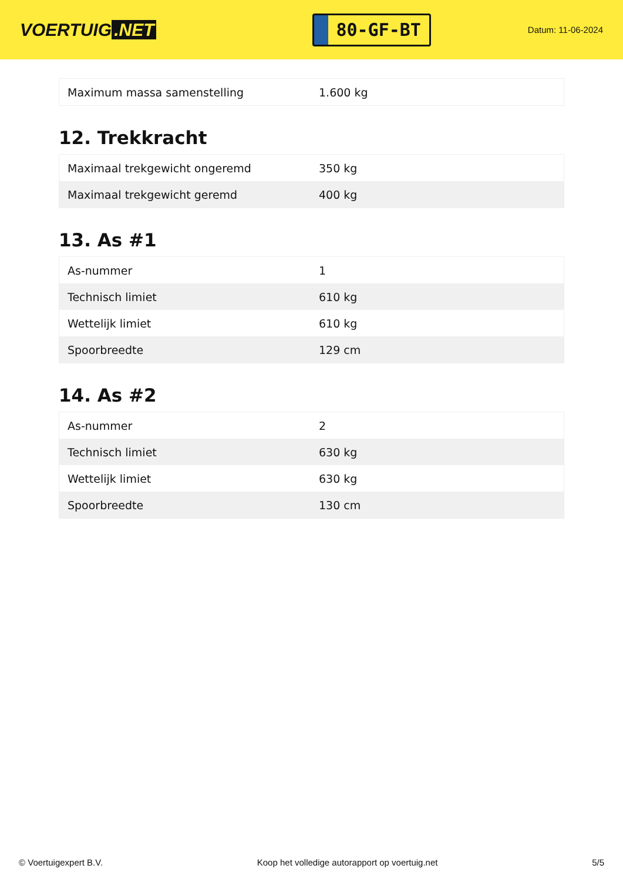VOERTUIG.NET
80-GF-BT
Datum: 11-06-2024
| Maximum massa samenstelling | 1.600 kg |
12. Trekkracht
| Maximaal trekgewicht ongeremd | 350 kg |
| Maximaal trekgewicht geremd | 400 kg |
13. As #1
| As-nummer | 1 |
| Technisch limiet | 610 kg |
| Wettelijk limiet | 610 kg |
| Spoorbreedte | 129 cm |
14. As #2
| As-nummer | 2 |
| Technisch limiet | 630 kg |
| Wettelijk limiet | 630 kg |
| Spoorbreedte | 130 cm |
© Voertuigexpert B.V. Koop het volledige autorapport op voertuig.net 5/5